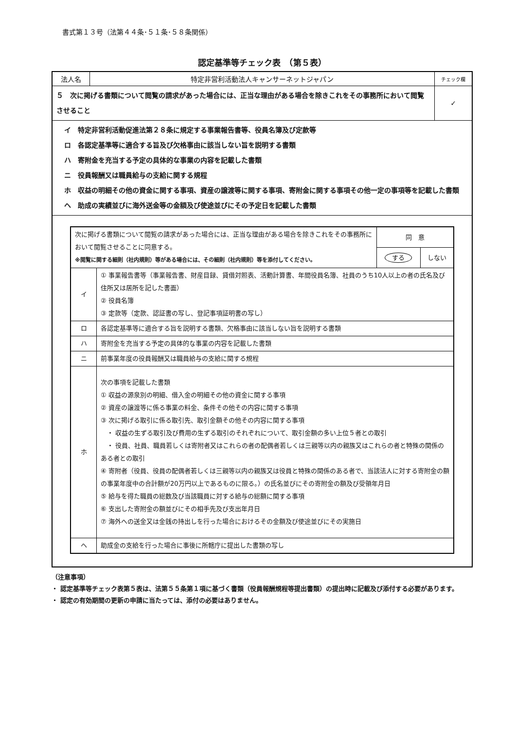書式第１３号（法第４４条･５１条･５８条関係）
認定基準等チェック表　（第５表）
| 法人名 | 特定非営利活動法人キャンサーネットジャパン | チェック欄 |
| ５ 次に掲げる書類について閲覧の請求があった場合には、正当な理由がある場合を除きこれをその事務所において閲覧させること | | ✓ |
| イ 特定非営利活動促進法第２８条に規定する事業報告書等、役員名簿及び定款等 ロ 各認定基準等に適合する旨及び欠格事由に該当しない旨を説明する書類 ハ 寄附金を充当する予定の具体的な事業の内容を記載した書類 ニ 役員報酬又は職員給与の支給に関する規程 ホ 収益の明細その他の資金に関する事項、資産の譲渡等に関する事項、寄附金に関する事項その他一定の事項等を記載した書類 ヘ 助成の実績並びに海外送金等の金額及び使途並びにその予定日を記載した書類 | | |
| / 次に掲げる書類について閲覧の請求があった場合には、正当な理由がある場合を除きこれをその事務所において閲覧させることに同意する。 ※閲覧に関する細則（社内規則）等がある場合には、その細則（社内規則）等を添付してください。 / / 同 意 / / / / / する / しない / / イ / ① 事業報告書等（事業報告書、財産目録、貸借対照表、活動計算書、年間役員名簿、社員のうち10人以上の者の氏名及び住所又は居所を記した書面） ② 役員名簿 ③ 定款等（定款、認証書の写し、登記事項証明書の写し） / / / / ロ / 各認定基準等に適合する旨を説明する書類、欠格事由に該当しない旨を説明する書類 / / / / ハ / 寄附金を充当する予定の具体的な事業の内容を記載した書類 / / / / ニ / 前事業年度の役員報酬又は職員給与の支給に関する規程 / / / / ホ / 次の事項を記載した書類 ① 収益の源泉別の明細、借入金の明細その他の資金に関する事項 ② 資産の譲渡等に係る事業の料金、条件その他その内容に関する事項 ③ 次に掲げる取引に係る取引先、取引金額その他その内容に関する事項 ・ 収益の生ずる取引及び費用の生ずる取引のそれぞれについて、取引金額の多い上位５者との取引 ・ 役員、社員、職員若しくは寄附者又はこれらの者の配偶者若しくは三親等以内の親族又はこれらの者と特殊の関係のある者との取引 ④ 寄附者（役員、役員の配偶者若しくは三親等以内の親族又は役員と特殊の関係のある者で、当該法人に対する寄附金の額の事業年度中の合計額が20万円以上であるものに限る。）の氏名並びにその寄附金の額及び受領年月日 ⑤ 給与を得た職員の総数及び当該職員に対する給与の総額に関する事項 ⑥ 支出した寄附金の額並びにその相手先及び支出年月日 ⑦ 海外への送金又は金銭の持出しを行った場合におけるその金額及び使途並びにその実施日 / / / / ヘ / 助成金の支給を行った場合に事後に所轄庁に提出した書類の写し / / / | | |
（注意事項）
・ 認定基準等チェック表第５表は、法第５５条第１項に基づく書類（役員報酬規程等提出書類）の提出時に記載及び添付する必要があります。
・ 認定の有効期間の更新の申請に当たっては、添付の必要はありません。